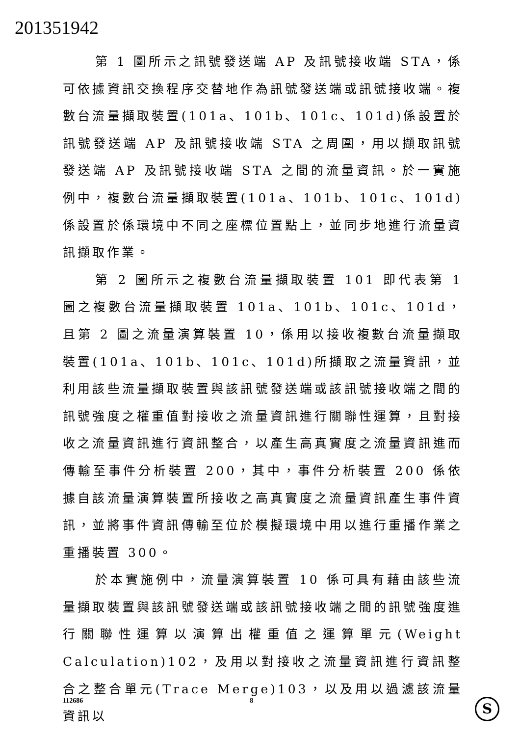201351942
第 1 圖所示之訊號發送端 AP 及訊號接收端 STA，係可依據資訊交換程序交替地作為訊號發送端或訊號接收端。複數台流量擷取裝置(101a、101b、101c、101d)係設置於訊號發送端 AP 及訊號接收端 STA 之周圍，用以擷取訊號發送端 AP 及訊號接收端 STA 之間的流量資訊。於一實施例中，複數台流量擷取裝置(101a、101b、101c、101d)係設置於係環境中不同之座標位置點上，並同步地進行流量資訊擷取作業。
第 2 圖所示之複數台流量擷取裝置 101 即代表第 1 圖之複數台流量擷取裝置 101a、101b、101c、101d，且第 2 圖之流量演算裝置 10，係用以接收複數台流量擷取裝置(101a、101b、101c、101d)所擷取之流量資訊，並利用該些流量擷取裝置與該訊號發送端或該訊號接收端之間的訊號強度之權重值對接收之流量資訊進行關聯性運算，且對接收之流量資訊進行資訊整合，以產生高真實度之流量資訊進而傳輸至事件分析裝置 200，其中，事件分析裝置 200 係依據自該流量演算裝置所接收之高真實度之流量資訊產生事件資訊，並將事件資訊傳輸至位於模擬環境中用以進行重播作業之重播裝置 300。
於本實施例中，流量演算裝置 10 係可具有藉由該些流量擷取裝置與該訊號發送端或該訊號接收端之間的訊號強度進行關聯性運算以演算出權重值之運算單元(Weight Calculation)102，及用以對接收之流量資訊進行資訊整合之整合單元(Trace Merge)103，以及用以過濾該流量資訊以
112686 8 S